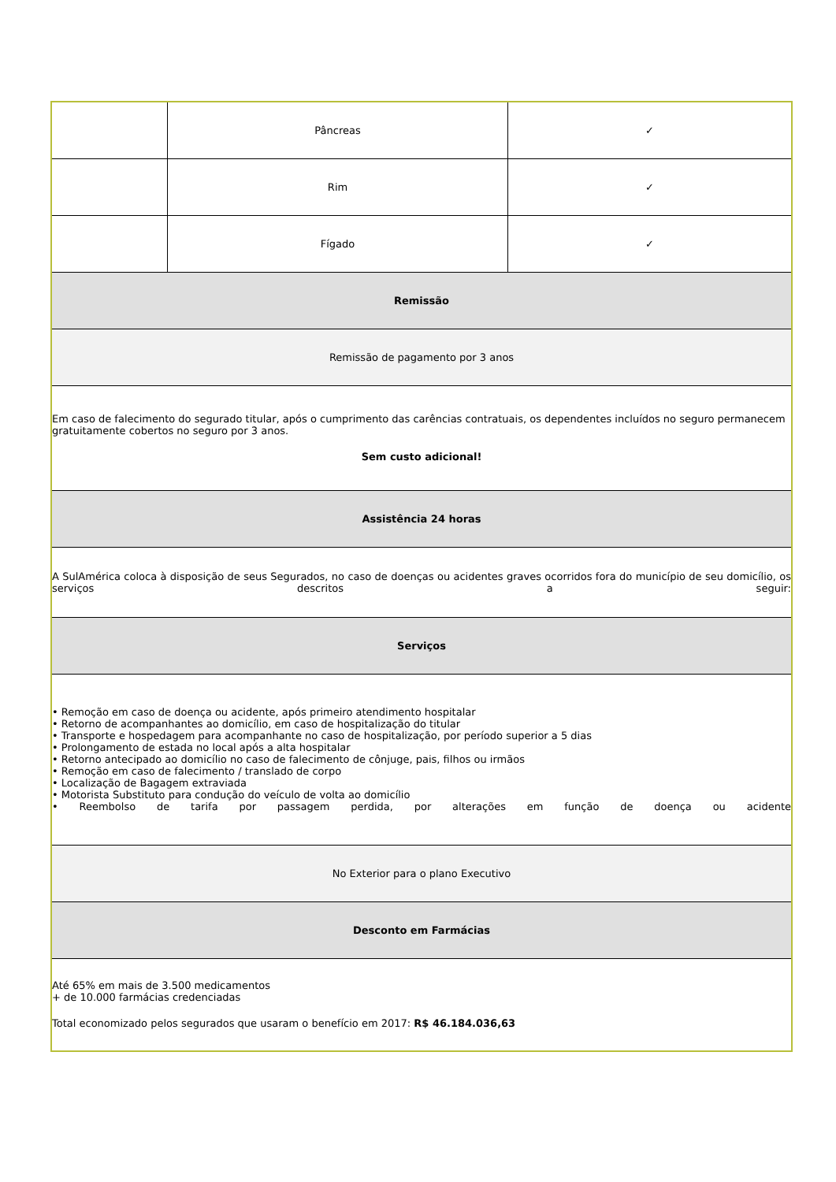| | Pâncreas | ✓ |
| | Rim | ✓ |
| | Fígado | ✓ |
| Remissão | | |
| Remissão de pagamento por 3 anos | | |
| Em caso de falecimento do segurado titular, após o cumprimento das carências contratuais, os dependentes incluídos no seguro permanecem gratuitamente cobertos no seguro por 3 anos. Sem custo adicional! | | |
| Assistência 24 horas | | |
| A SulAmérica coloca à disposição de seus Segurados, no caso de doenças ou acidentes graves ocorridos fora do município de seu domicílio, os serviços descritos a seguir: | | |
| Serviços | | |
| • Remoção em caso de doença ou acidente, após primeiro atendimento hospitalar • Retorno de acompanhantes ao domicílio, em caso de hospitalização do titular • Transporte e hospedagem para acompanhante no caso de hospitalização, por período superior a 5 dias • Prolongamento de estada no local após a alta hospitalar • Retorno antecipado ao domicílio no caso de falecimento de cônjuge, pais, filhos ou irmãos • Remoção em caso de falecimento / translado de corpo • Localização de Bagagem extraviada • Motorista Substituto para condução do veículo de volta ao domicílio • Reembolso de tarifa por passagem perdida, por alterações em função de doença ou acidente | | |
| No Exterior para o plano Executivo | | |
| Desconto em Farmácias | | |
| Até 65% em mais de 3.500 medicamentos + de 10.000 farmácias credenciadas Total economizado pelos segurados que usaram o benefício em 2017: R$ 46.184.036,63 | | |